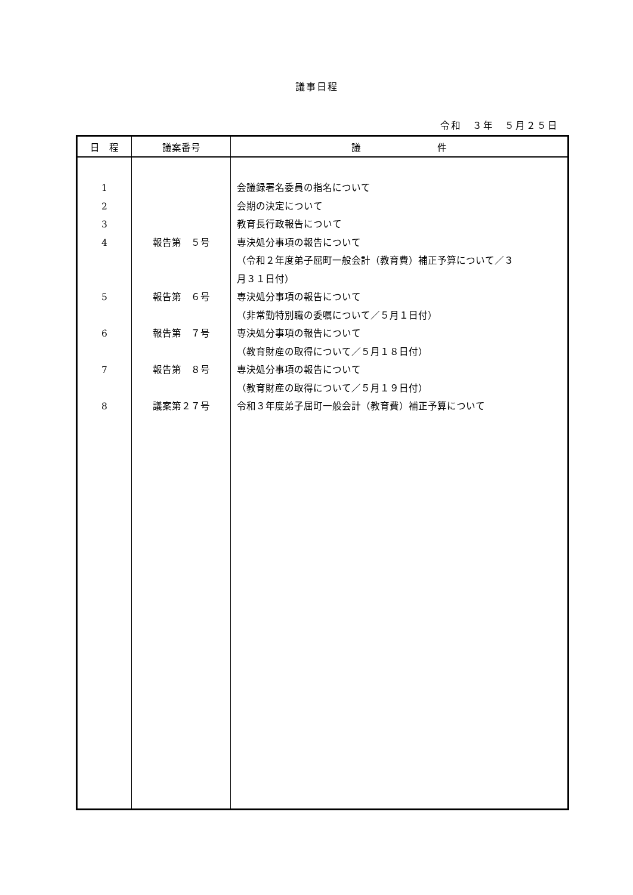議事日程
令和　３年　５月２５日
| 日 程 | 議案番号 | 議 件 |
| --- | --- | --- |
| 1 2 3 4 5 6 7 8 | 報告第 ５号 報告第 ６号 報告第 ７号 報告第 ８号 議案第２７号 | 会議録署名委員の指名について 会期の決定について 教育長行政報告について 専決処分事項の報告について （令和２年度弟子屈町一般会計（教育費）補正予算について／３ 月３１日付） 専決処分事項の報告について （非常勤特別職の委嘱について／５月１日付） 専決処分事項の報告について （教育財産の取得について／５月１８日付） 専決処分事項の報告について （教育財産の取得について／５月１９日付） 令和３年度弟子屈町一般会計（教育費）補正予算について |